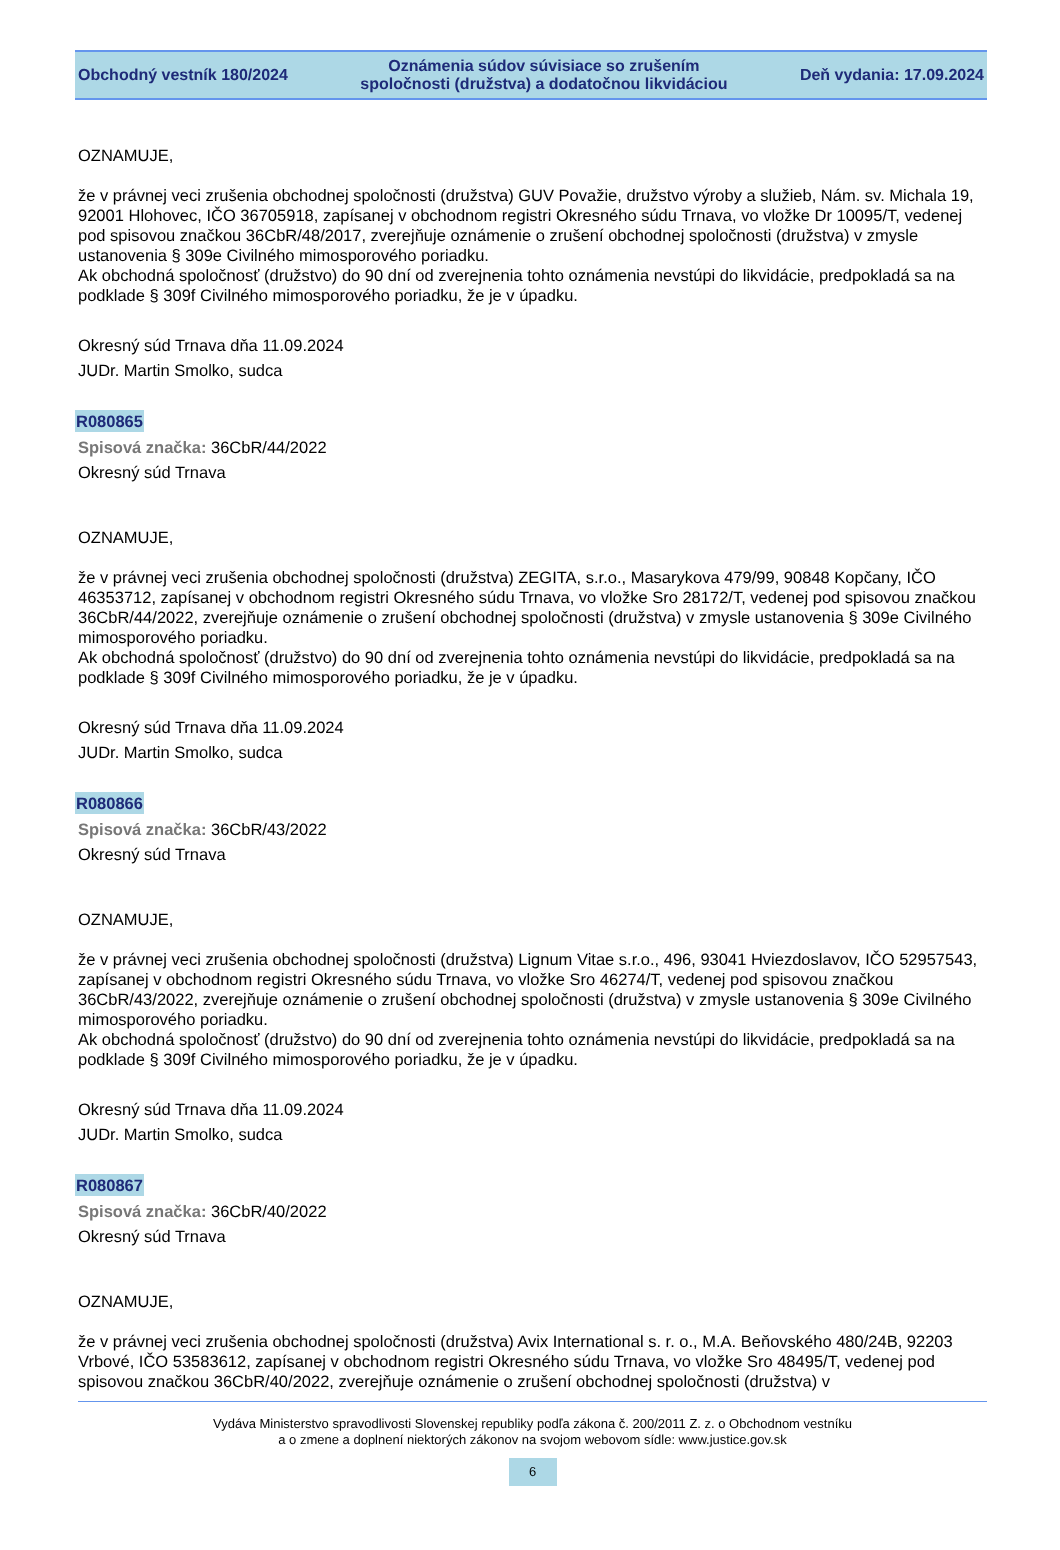Obchodný vestník 180/2024 Oznámenia súdov súvisiace so zrušením
spoločnosti (družstva) a dodatočnou likvidáciou Deň vydania: 17.09.2024
OZNAMUJE,
že v právnej veci zrušenia obchodnej spoločnosti (družstva) GUV Považie, družstvo výroby a služieb, Nám. sv. Michala 19, 92001 Hlohovec, IČO 36705918, zapísanej v obchodnom registri Okresného súdu Trnava, vo vložke Dr 10095/T, vedenej pod spisovou značkou 36CbR/48/2017, zverejňuje oznámenie o zrušení obchodnej spoločnosti (družstva) v zmysle ustanovenia § 309e Civilného mimosporového poriadku.
Ak obchodná spoločnosť (družstvo) do 90 dní od zverejnenia tohto oznámenia nevstúpi do likvidácie, predpokladá sa na podklade § 309f Civilného mimosporového poriadku, že je v úpadku.
Okresný súd Trnava dňa 11.09.2024
JUDr. Martin Smolko, sudca
R080865
Spisová značka: 36CbR/44/2022
Okresný súd Trnava
OZNAMUJE,
že v právnej veci zrušenia obchodnej spoločnosti (družstva) ZEGITA, s.r.o., Masarykova 479/99, 90848 Kopčany, IČO 46353712, zapísanej v obchodnom registri Okresného súdu Trnava, vo vložke Sro 28172/T, vedenej pod spisovou značkou 36CbR/44/2022, zverejňuje oznámenie o zrušení obchodnej spoločnosti (družstva) v zmysle ustanovenia § 309e Civilného mimosporového poriadku.
Ak obchodná spoločnosť (družstvo) do 90 dní od zverejnenia tohto oznámenia nevstúpi do likvidácie, predpokladá sa na podklade § 309f Civilného mimosporového poriadku, že je v úpadku.
Okresný súd Trnava dňa 11.09.2024
JUDr. Martin Smolko, sudca
R080866
Spisová značka: 36CbR/43/2022
Okresný súd Trnava
OZNAMUJE,
že v právnej veci zrušenia obchodnej spoločnosti (družstva) Lignum Vitae s.r.o., 496, 93041 Hviezdoslavov, IČO 52957543, zapísanej v obchodnom registri Okresného súdu Trnava, vo vložke Sro 46274/T, vedenej pod spisovou značkou 36CbR/43/2022, zverejňuje oznámenie o zrušení obchodnej spoločnosti (družstva) v zmysle ustanovenia § 309e Civilného mimosporového poriadku.
Ak obchodná spoločnosť (družstvo) do 90 dní od zverejnenia tohto oznámenia nevstúpi do likvidácie, predpokladá sa na podklade § 309f Civilného mimosporového poriadku, že je v úpadku.
Okresný súd Trnava dňa 11.09.2024
JUDr. Martin Smolko, sudca
R080867
Spisová značka: 36CbR/40/2022
Okresný súd Trnava
OZNAMUJE,
že v právnej veci zrušenia obchodnej spoločnosti (družstva) Avix International s. r. o., M.A. Beňovského 480/24B, 92203 Vrbové, IČO 53583612, zapísanej v obchodnom registri Okresného súdu Trnava, vo vložke Sro 48495/T, vedenej pod spisovou značkou 36CbR/40/2022, zverejňuje oznámenie o zrušení obchodnej spoločnosti (družstva) v
Vydáva Ministerstvo spravodlivosti Slovenskej republiky podľa zákona č. 200/2011 Z. z. o Obchodnom vestníku
a o zmene a doplnení niektorých zákonov na svojom webovom sídle: www.justice.gov.sk
6